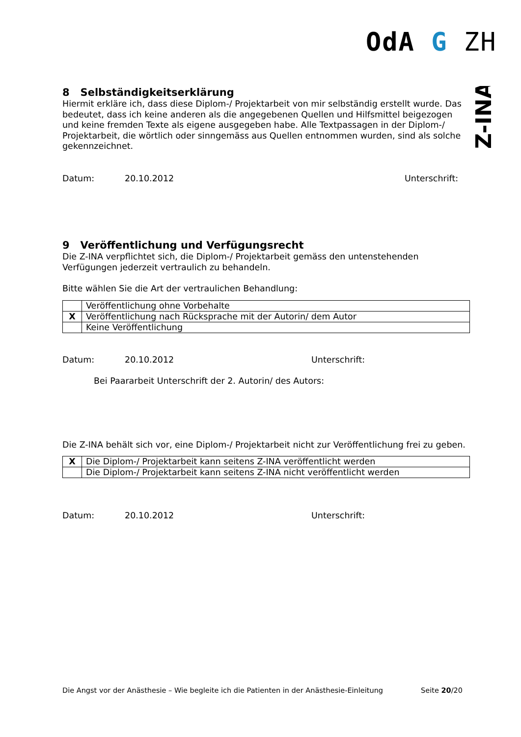OdA G ZH
Z-INA
8 Selbständigkeitserklärung
Hiermit erkläre ich, dass diese Diplom-/ Projektarbeit von mir selbständig erstellt wurde. Das bedeutet, dass ich keine anderen als die angegebenen Quellen und Hilfsmittel beigezogen und keine fremden Texte als eigene ausgegeben habe. Alle Textpassagen in der Diplom-/ Projektarbeit, die wörtlich oder sinngemäss aus Quellen entnommen wurden, sind als solche gekennzeichnet.
Datum: 20.10.2012 Unterschrift:
9 Veröffentlichung und Verfügungsrecht
Die Z-INA verpflichtet sich, die Diplom-/ Projektarbeit gemäss den untenstehenden Verfügungen jederzeit vertraulich zu behandeln.
Bitte wählen Sie die Art der vertraulichen Behandlung:
| | Veröffentlichung ohne Vorbehalte |
| X | Veröffentlichung nach Rücksprache mit der Autorin/ dem Autor |
| | Keine Veröffentlichung |
Datum: 20.10.2012 Unterschrift:
Bei Paararbeit Unterschrift der 2. Autorin/ des Autors:
Die Z-INA behält sich vor, eine Diplom-/ Projektarbeit nicht zur Veröffentlichung frei zu geben.
| X | Die Diplom-/ Projektarbeit kann seitens Z-INA veröffentlicht werden |
| | Die Diplom-/ Projektarbeit kann seitens Z-INA nicht veröffentlicht werden |
Datum: 20.10.2012 Unterschrift:
Die Angst vor der Anästhesie – Wie begleite ich die Patienten in der Anästhesie-Einleitung Seite 20/20